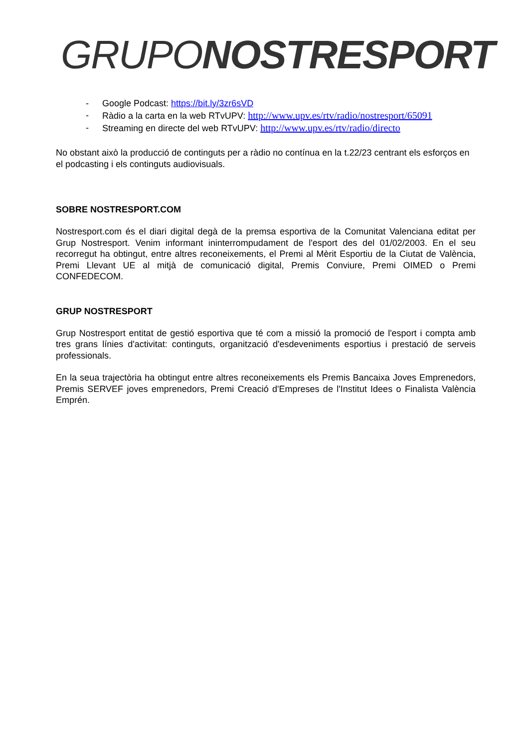GRUPO NOSTRESPORT
- Google Podcast: https://bit.ly/3zr6sVD
- Ràdio a la carta en la web RTvUPV: http://www.upv.es/rtv/radio/nostresport/65091
- Streaming en directe del web RTvUPV: http://www.upv.es/rtv/radio/directo
No obstant això la producció de continguts per a ràdio no contínua en la t.22/23 centrant els esforços en el podcasting i els continguts audiovisuals.
SOBRE NOSTRESPORT.COM
Nostresport.com és el diari digital degà de la premsa esportiva de la Comunitat Valenciana editat per Grup Nostresport. Venim informant ininterrompudament de l'esport des del 01/02/2003. En el seu recorregut ha obtingut, entre altres reconeixements, el Premi al Mèrit Esportiu de la Ciutat de València, Premi Llevant UE al mitjà de comunicació digital, Premis Conviure, Premi OIMED o Premi CONFEDECOM.
GRUP NOSTRESPORT
Grup Nostresport entitat de gestió esportiva que té com a missió la promoció de l'esport i compta amb tres grans línies d'activitat: continguts, organització d'esdeveniments esportius i prestació de serveis professionals.
En la seua trajectòria ha obtingut entre altres reconeixements els Premis Bancaixa Joves Emprenedors, Premis SERVEF joves emprenedors, Premi Creació d'Empreses de l'Institut Idees o Finalista València Emprén.